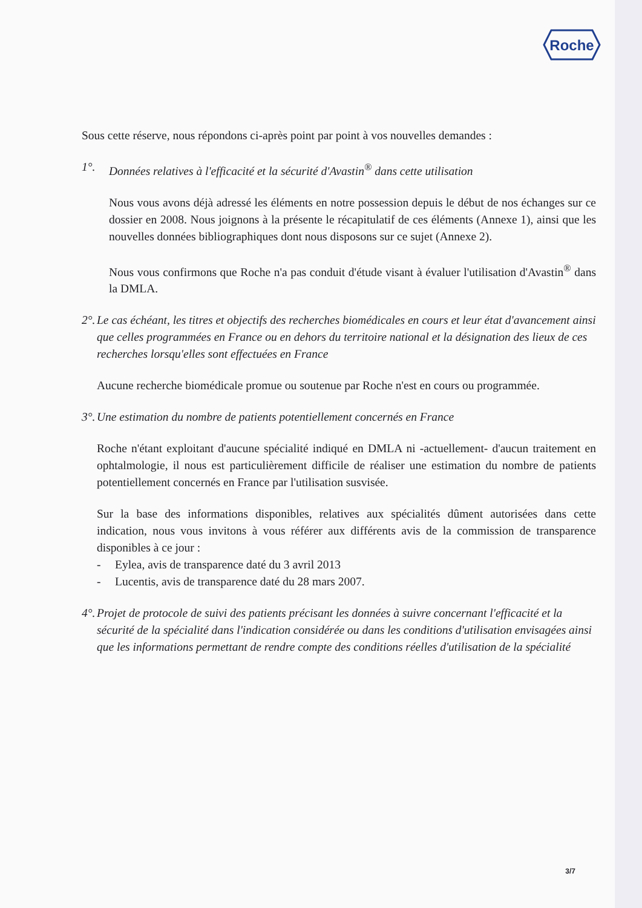Roche
Sous cette réserve, nous répondons ci-après point par point à vos nouvelles demandes :
1°. Données relatives à l'efficacité et la sécurité d'Avastin<sup>®</sup> dans cette utilisation
Nous vous avons déjà adressé les éléments en notre possession depuis le début de nos échanges sur ce dossier en 2008. Nous joignons à la présente le récapitulatif de ces éléments (Annexe 1), ainsi que les nouvelles données bibliographiques dont nous disposons sur ce sujet (Annexe 2).
Nous vous confirmons que Roche n'a pas conduit d'étude visant à évaluer l'utilisation d'Avastin<sup>®</sup> dans la DMLA.
2°. Le cas échéant, les titres et objectifs des recherches biomédicales en cours et leur état d'avancement ainsi que celles programmées en France ou en dehors du territoire national et la désignation des lieux de ces recherches lorsqu'elles sont effectuées en France
Aucune recherche biomédicale promue ou soutenue par Roche n'est en cours ou programmée.
3°. Une estimation du nombre de patients potentiellement concernés en France
Roche n'étant exploitant d'aucune spécialité indiqué en DMLA ni -actuellement- d'aucun traitement en ophtalmologie, il nous est particulièrement difficile de réaliser une estimation du nombre de patients potentiellement concernés en France par l'utilisation susvisée.
Sur la base des informations disponibles, relatives aux spécialités dûment autorisées dans cette indication, nous vous invitons à vous référer aux différents avis de la commission de transparence disponibles à ce jour :
- Eylea, avis de transparence daté du 3 avril 2013
- Lucentis, avis de transparence daté du 28 mars 2007.
4°. Projet de protocole de suivi des patients précisant les données à suivre concernant l'efficacité et la sécurité de la spécialité dans l'indication considérée ou dans les conditions d'utilisation envisagées ainsi que les informations permettant de rendre compte des conditions réelles d'utilisation de la spécialité
3/7